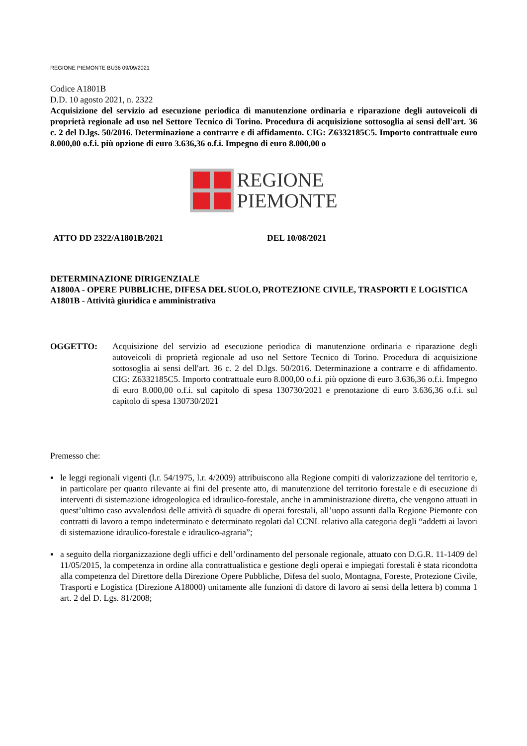REGIONE PIEMONTE BU36 09/09/2021
Codice A1801B
D.D. 10 agosto 2021, n. 2322
Acquisizione del servizio ad esecuzione periodica di manutenzione ordinaria e riparazione degli autoveicoli di proprietà regionale ad uso nel Settore Tecnico di Torino. Procedura di acquisizione sottosoglia ai sensi dell'art. 36 c. 2 del D.lgs. 50/2016. Determinazione a contrarre e di affidamento. CIG: Z6332185C5. Importo contrattuale euro 8.000,00 o.f.i. più opzione di euro 3.636,36 o.f.i. Impegno di euro 8.000,00 o
REGIONE
PIEMONTE
ATTO DD 2322/A1801B/2021 DEL 10/08/2021
DETERMINAZIONE DIRIGENZIALE
A1800A - OPERE PUBBLICHE, DIFESA DEL SUOLO, PROTEZIONE CIVILE, TRASPORTI E LOGISTICA
A1801B - Attività giuridica e amministrativa
OGGETTO: Acquisizione del servizio ad esecuzione periodica di manutenzione ordinaria e riparazione degli autoveicoli di proprietà regionale ad uso nel Settore Tecnico di Torino. Procedura di acquisizione sottosoglia ai sensi dell'art. 36 c. 2 del D.lgs. 50/2016. Determinazione a contrarre e di affidamento. CIG: Z6332185C5. Importo contrattuale euro 8.000,00 o.f.i. più opzione di euro 3.636,36 o.f.i. Impegno di euro 8.000,00 o.f.i. sul capitolo di spesa 130730/2021 e prenotazione di euro 3.636,36 o.f.i. sul capitolo di spesa 130730/2021
Premesso che:
▪ le leggi regionali vigenti (l.r. 54/1975, l.r. 4/2009) attribuiscono alla Regione compiti di valorizzazione del territorio e, in particolare per quanto rilevante ai fini del presente atto, di manutenzione del territorio forestale e di esecuzione di interventi di sistemazione idrogeologica ed idraulico-forestale, anche in amministrazione diretta, che vengono attuati in quest’ultimo caso avvalendosi delle attività di squadre di operai forestali, all’uopo assunti dalla Regione Piemonte con contratti di lavoro a tempo indeterminato e determinato regolati dal CCNL relativo alla categoria degli “addetti ai lavori di sistemazione idraulico-forestale e idraulico-agraria”;
▪ a seguito della riorganizzazione degli uffici e dell’ordinamento del personale regionale, attuato con D.G.R. 11-1409 del 11/05/2015, la competenza in ordine alla contrattualistica e gestione degli operai e impiegati forestali è stata ricondotta alla competenza del Direttore della Direzione Opere Pubbliche, Difesa del suolo, Montagna, Foreste, Protezione Civile, Trasporti e Logistica (Direzione A18000) unitamente alle funzioni di datore di lavoro ai sensi della lettera b) comma 1 art. 2 del D. Lgs. 81/2008;